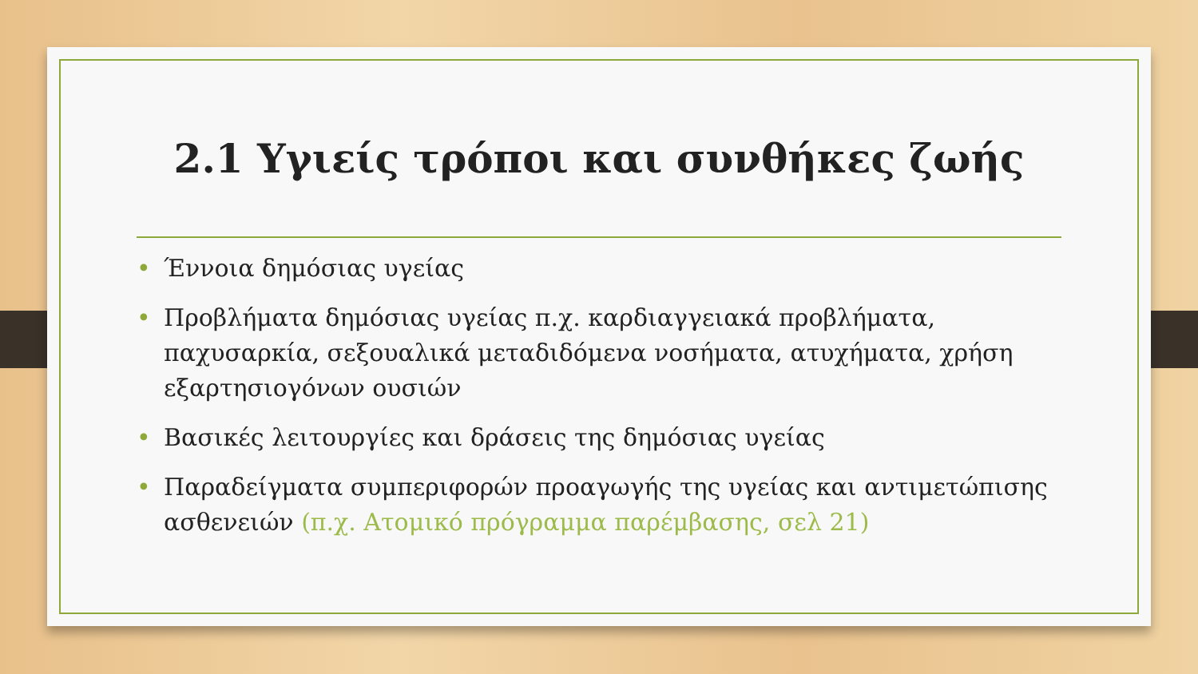2.1 Υγιείς τρόποι και συνθήκες ζωής
• Έννοια δημόσιας υγείας
• Προβλήματα δημόσιας υγείας π.χ. καρδιαγγειακά προβλήματα, παχυσαρκία, σεξουαλικά μεταδιδόμενα νοσήματα, ατυχήματα, χρήση εξαρτησιογόνων ουσιών
• Βασικές λειτουργίες και δράσεις της δημόσιας υγείας
• Παραδείγματα συμπεριφορών προαγωγής της υγείας και αντιμετώπισης ασθενειών (π.χ. Ατομικό πρόγραμμα παρέμβασης, σελ 21)